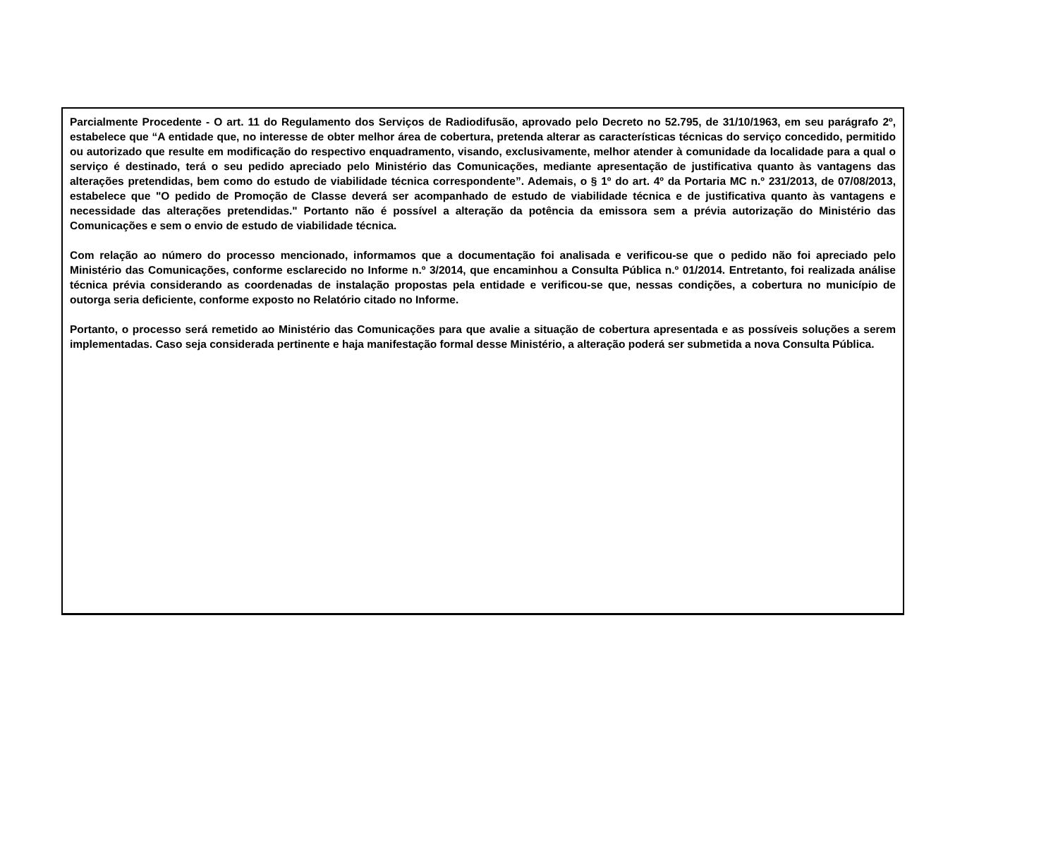Parcialmente Procedente - O art. 11 do Regulamento dos Serviços de Radiodifusão, aprovado pelo Decreto no 52.795, de 31/10/1963, em seu parágrafo 2º, estabelece que “A entidade que, no interesse de obter melhor área de cobertura, pretenda alterar as características técnicas do serviço concedido, permitido ou autorizado que resulte em modificação do respectivo enquadramento, visando, exclusivamente, melhor atender à comunidade da localidade para a qual o serviço é destinado, terá o seu pedido apreciado pelo Ministério das Comunicações, mediante apresentação de justificativa quanto às vantagens das alterações pretendidas, bem como do estudo de viabilidade técnica correspondente”. Ademais, o § 1º do art. 4º da Portaria MC n.º 231/2013, de 07/08/2013, estabelece que "O pedido de Promoção de Classe deverá ser acompanhado de estudo de viabilidade técnica e de justificativa quanto às vantagens e necessidade das alterações pretendidas." Portanto não é possível a alteração da potência da emissora sem a prévia autorização do Ministério das Comunicações e sem o envio de estudo de viabilidade técnica.
Com relação ao número do processo mencionado, informamos que a documentação foi analisada e verificou-se que o pedido não foi apreciado pelo Ministério das Comunicações, conforme esclarecido no Informe n.º 3/2014, que encaminhou a Consulta Pública n.º 01/2014. Entretanto, foi realizada análise técnica prévia considerando as coordenadas de instalação propostas pela entidade e verificou-se que, nessas condições, a cobertura no município de outorga seria deficiente, conforme exposto no Relatório citado no Informe.
Portanto, o processo será remetido ao Ministério das Comunicações para que avalie a situação de cobertura apresentada e as possíveis soluções a serem implementadas. Caso seja considerada pertinente e haja manifestação formal desse Ministério, a alteração poderá ser submetida a nova Consulta Pública.